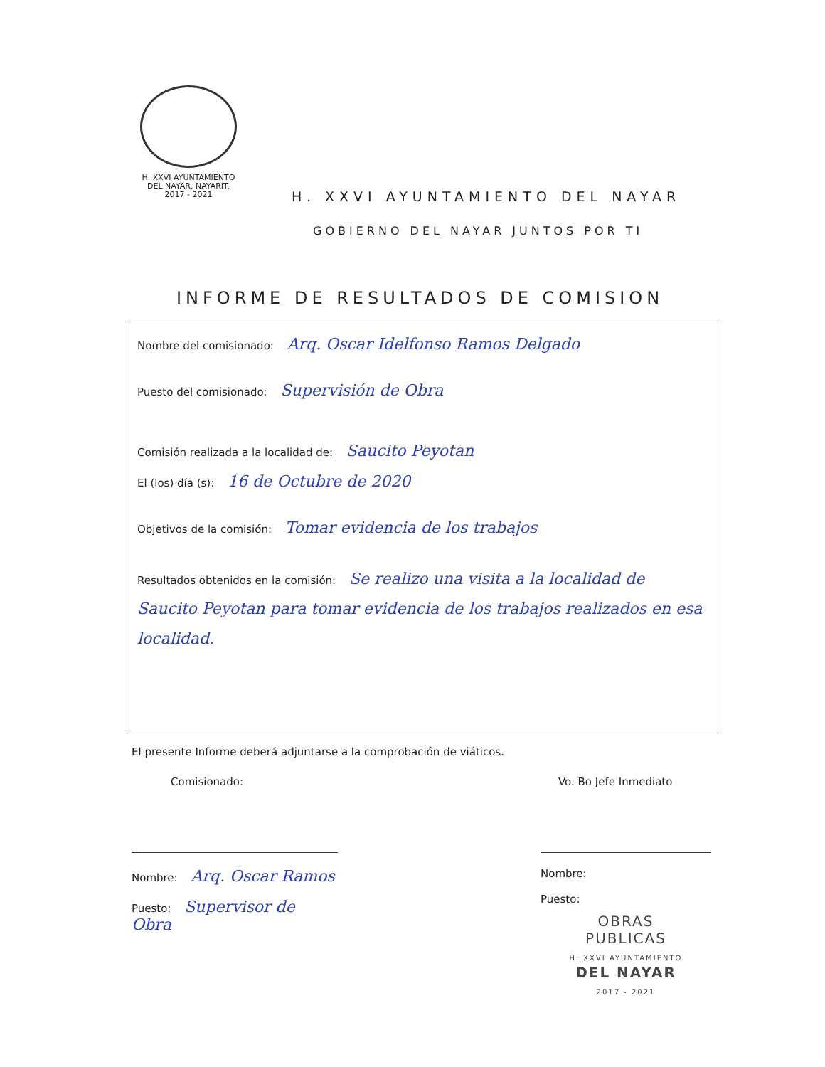H. XXVI AYUNTAMIENTO
DEL NAYAR, NAYARIT.
2017 - 2021
H. XXVI AYUNTAMIENTO DEL NAYAR
GOBIERNO DEL NAYAR JUNTOS POR TI
INFORME DE RESULTADOS DE COMISION
Nombre del comisionado: Arq. Oscar Idelfonso Ramos Delgado
Puesto del comisionado: Supervisión de Obra
Comisión realizada a la localidad de: Saucito Peyotan
El (los) día (s): 16 de Octubre de 2020
Objetivos de la comisión: Tomar evidencia de los trabajos
Resultados obtenidos en la comisión: Se realizo una visita a la localidad de Saucito Peyotan para tomar evidencia de los trabajos realizados en esa localidad.
El presente Informe deberá adjuntarse a la comprobación de viáticos.
Comisionado:
Nombre: Arq. Oscar Ramos
Puesto: Supervisor de Obra
Vo. Bo Jefe Inmediato
Nombre:
Puesto:
OBRAS
PUBLICAS
H. XXVI AYUNTAMIENTO
DEL NAYAR
2017 - 2021